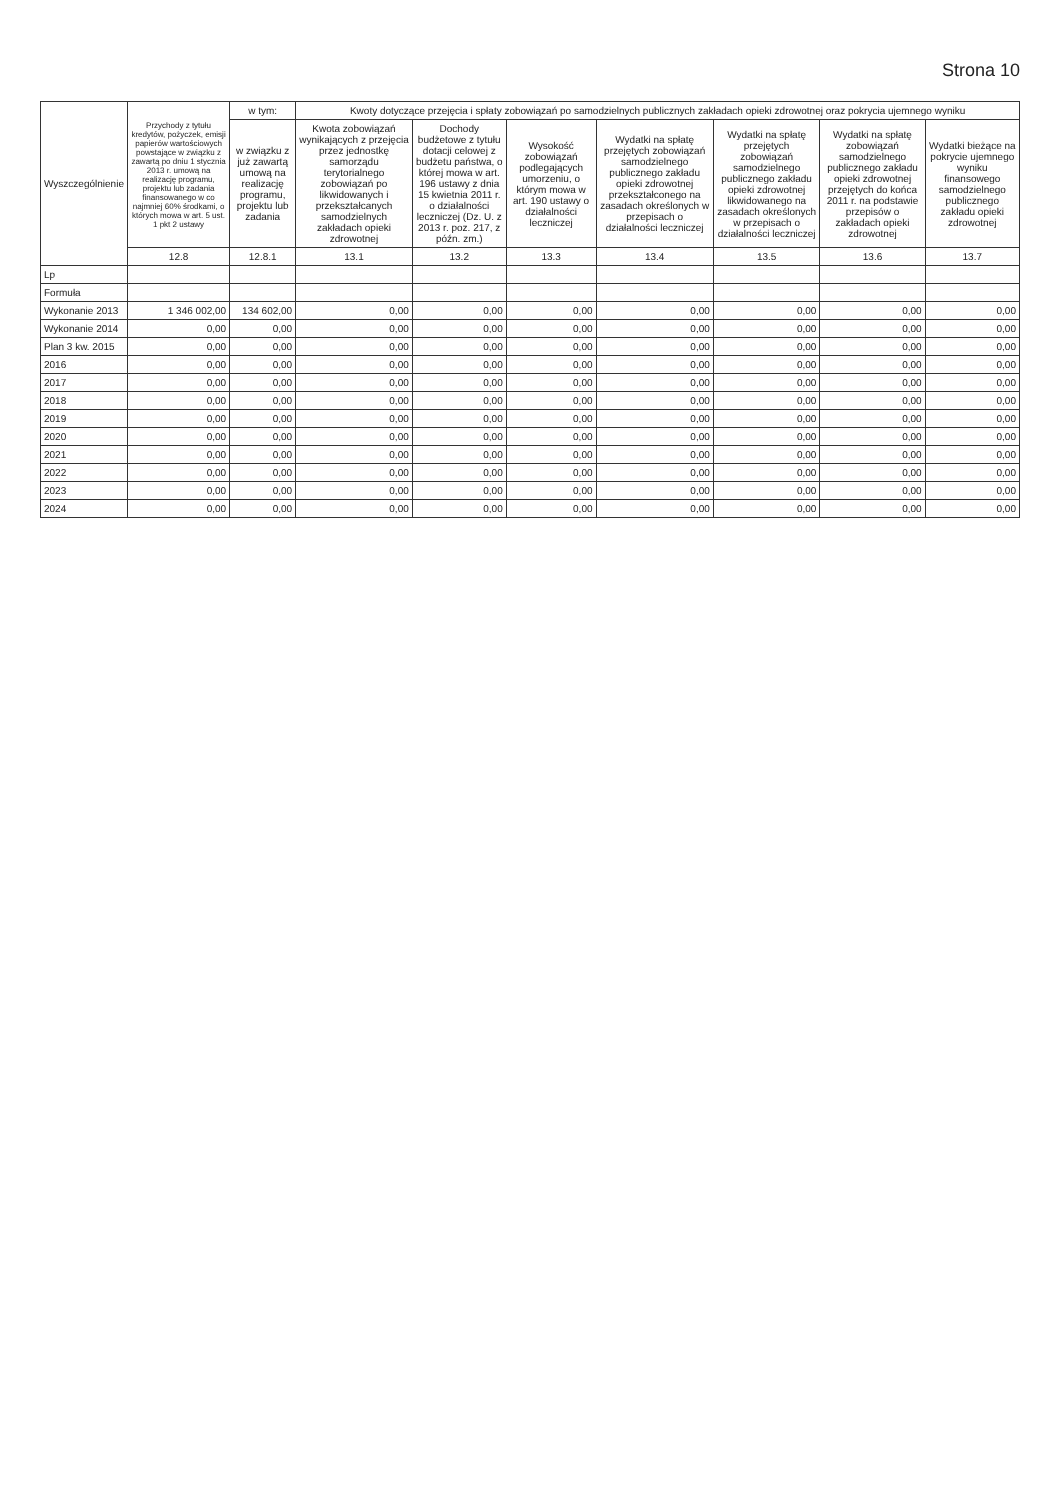Strona 10
| Wyszczególnienie | Przychody z tytułu kredytów, pożyczek, emisji papierów wartościowych powstające w związku z zawartą po dniu 1 stycznia 2013 r. umową na realizację programu, projektu lub zadania finansowanego w co najmniej 60% środkami, o których mowa w art. 5 ust. 1 pkt 2 ustawy | w tym: | Kwoty dotyczące przejęcia i spłaty zobowiązań po samodzielnych publicznych zakładach opieki zdrowotnej oraz pokrycia ujemnego wyniku | | | | | | |
| --- | --- | --- | --- | --- | --- | --- | --- | --- | --- |
| | | w związku z już zawartą umową na realizację programu, projektu lub zadania | Kwota zobowiązań wynikających z przejęcia przez jednostkę samorządu terytorialnego zobowiązań po likwidowanych i przekształcanych samodzielnych zakładach opieki zdrowotnej | Dochody budżetowe z tytułu dotacji celowej z budżetu państwa, o której mowa w art. 196 ustawy z dnia 15 kwietnia 2011 r. o działalności leczniczej (Dz. U. z 2013 r. poz. 217, z późn. zm.) | Wysokość zobowiązań podlegających umorzeniu, o którym mowa w art. 190 ustawy o działalności leczniczej | Wydatki na spłatę przejętych zobowiązań samodzielnego publicznego zakładu opieki zdrowotnej przekształconego na zasadach określonych w przepisach o działalności leczniczej | Wydatki na spłatę przejętych zobowiązań samodzielnego publicznego zakładu opieki zdrowotnej likwidowanego na zasadach określonych w przepisach o działalności leczniczej | Wydatki na spłatę zobowiązań samodzielnego publicznego zakładu opieki zdrowotnej przejętych do końca 2011 r. na podstawie przepisów o zakładach opieki zdrowotnej | Wydatki bieżące na pokrycie ujemnego wyniku finansowego samodzielnego publicznego zakładu opieki zdrowotnej |
| | 12.8 | 12.8.1 | 13.1 | 13.2 | 13.3 | 13.4 | 13.5 | 13.6 | 13.7 |
| Lp | | | | | | | | | |
| Formuła | | | | | | | | | |
| Wykonanie 2013 | 1 346 002,00 | 134 602,00 | 0,00 | 0,00 | 0,00 | 0,00 | 0,00 | 0,00 | 0,00 |
| Wykonanie 2014 | 0,00 | 0,00 | 0,00 | 0,00 | 0,00 | 0,00 | 0,00 | 0,00 | 0,00 |
| Plan 3 kw. 2015 | 0,00 | 0,00 | 0,00 | 0,00 | 0,00 | 0,00 | 0,00 | 0,00 | 0,00 |
| 2016 | 0,00 | 0,00 | 0,00 | 0,00 | 0,00 | 0,00 | 0,00 | 0,00 | 0,00 |
| 2017 | 0,00 | 0,00 | 0,00 | 0,00 | 0,00 | 0,00 | 0,00 | 0,00 | 0,00 |
| 2018 | 0,00 | 0,00 | 0,00 | 0,00 | 0,00 | 0,00 | 0,00 | 0,00 | 0,00 |
| 2019 | 0,00 | 0,00 | 0,00 | 0,00 | 0,00 | 0,00 | 0,00 | 0,00 | 0,00 |
| 2020 | 0,00 | 0,00 | 0,00 | 0,00 | 0,00 | 0,00 | 0,00 | 0,00 | 0,00 |
| 2021 | 0,00 | 0,00 | 0,00 | 0,00 | 0,00 | 0,00 | 0,00 | 0,00 | 0,00 |
| 2022 | 0,00 | 0,00 | 0,00 | 0,00 | 0,00 | 0,00 | 0,00 | 0,00 | 0,00 |
| 2023 | 0,00 | 0,00 | 0,00 | 0,00 | 0,00 | 0,00 | 0,00 | 0,00 | 0,00 |
| 2024 | 0,00 | 0,00 | 0,00 | 0,00 | 0,00 | 0,00 | 0,00 | 0,00 | 0,00 |